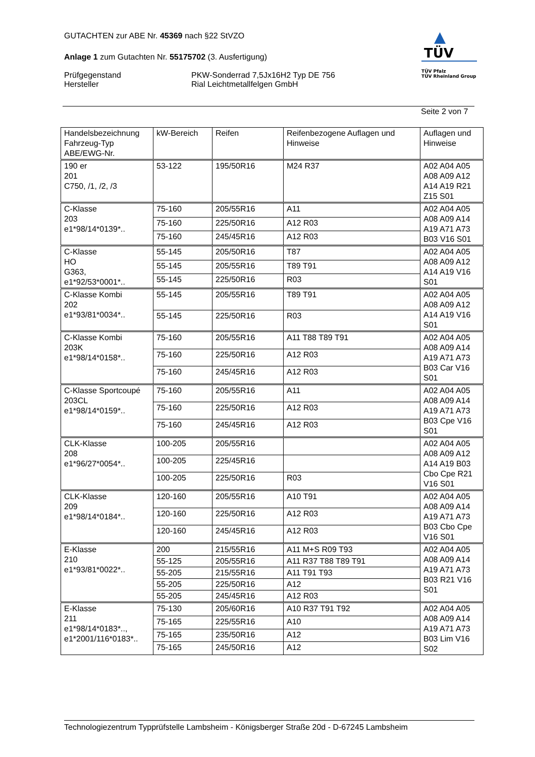GUTACHTEN zur ABE Nr. 45369 nach §22 StVZO
Anlage 1 zum Gutachten Nr. 55175702 (3. Ausfertigung)
Prüfgegenstand PKW-Sonderrad 7,5Jx16H2 Typ DE 756
Hersteller Rial Leichtmetallfelgen GmbH
▲
TÜV
TÜV Pfalz
TÜV Rheinland Group
Seite 2 von 7
| Handelsbezeichnung Fahrzeug-Typ ABE/EWG-Nr. | kW-Bereich | Reifen | Reifenbezogene Auflagen und Hinweise | Auflagen und Hinweise |
| --- | --- | --- | --- | --- |
| 190 er 201 C750, /1, /2, /3 | 53-122 | 195/50R16 | M24 R37 | A02 A04 A05 A08 A09 A12 A14 A19 R21 Z15 S01 |
| C-Klasse 203 e1*98/14*0139*.. | 75-160 | 205/55R16 | A11 | A02 A04 A05 A08 A09 A14 A19 A71 A73 B03 V16 S01 |
| | 75-160 | 225/50R16 | A12 R03 | |
| | 75-160 | 245/45R16 | A12 R03 | |
| C-Klasse HO G363, e1*92/53*0001*.. | 55-145 | 205/50R16 | T87 | A02 A04 A05 A08 A09 A12 A14 A19 V16 S01 |
| | 55-145 | 205/55R16 | T89 T91 | |
| | 55-145 | 225/50R16 | R03 | |
| C-Klasse Kombi 202 e1*93/81*0034*.. | 55-145 | 205/55R16 | T89 T91 | A02 A04 A05 A08 A09 A12 A14 A19 V16 S01 |
| | 55-145 | 225/50R16 | R03 | |
| C-Klasse Kombi 203K e1*98/14*0158*.. | 75-160 | 205/55R16 | A11 T88 T89 T91 | A02 A04 A05 A08 A09 A14 A19 A71 A73 B03 Car V16 S01 |
| | 75-160 | 225/50R16 | A12 R03 | |
| | 75-160 | 245/45R16 | A12 R03 | |
| C-Klasse Sportcoupé 203CL e1*98/14*0159*.. | 75-160 | 205/55R16 | A11 | A02 A04 A05 A08 A09 A14 A19 A71 A73 B03 Cpe V16 S01 |
| | 75-160 | 225/50R16 | A12 R03 | |
| | 75-160 | 245/45R16 | A12 R03 | |
| CLK-Klasse 208 e1*96/27*0054*.. | 100-205 | 205/55R16 | | A02 A04 A05 A08 A09 A12 A14 A19 B03 Cbo Cpe R21 V16 S01 |
| | 100-205 | 225/45R16 | | |
| | 100-205 | 225/50R16 | R03 | |
| CLK-Klasse 209 e1*98/14*0184*.. | 120-160 | 205/55R16 | A10 T91 | A02 A04 A05 A08 A09 A14 A19 A71 A73 B03 Cbo Cpe V16 S01 |
| | 120-160 | 225/50R16 | A12 R03 | |
| | 120-160 | 245/45R16 | A12 R03 | |
| E-Klasse 210 e1*93/81*0022*.. | 200 | 215/55R16 | A11 M+S R09 T93 | A02 A04 A05 A08 A09 A14 A19 A71 A73 B03 R21 V16 S01 |
| | 55-125 | 205/55R16 | A11 R37 T88 T89 T91 | |
| | 55-205 | 215/55R16 | A11 T91 T93 | |
| | 55-205 | 225/50R16 | A12 | |
| | 55-205 | 245/45R16 | A12 R03 | |
| E-Klasse 211 e1*98/14*0183*.., e1*2001/116*0183*.. | 75-130 | 205/60R16 | A10 R37 T91 T92 | A02 A04 A05 A08 A09 A14 A19 A71 A73 B03 Lim V16 S02 |
| | 75-165 | 225/55R16 | A10 | |
| | 75-165 | 235/50R16 | A12 | |
| | 75-165 | 245/50R16 | A12 | |
Technologiezentrum Typprüfstelle Lambsheim - Königsberger Straße 20d - D-67245 Lambsheim